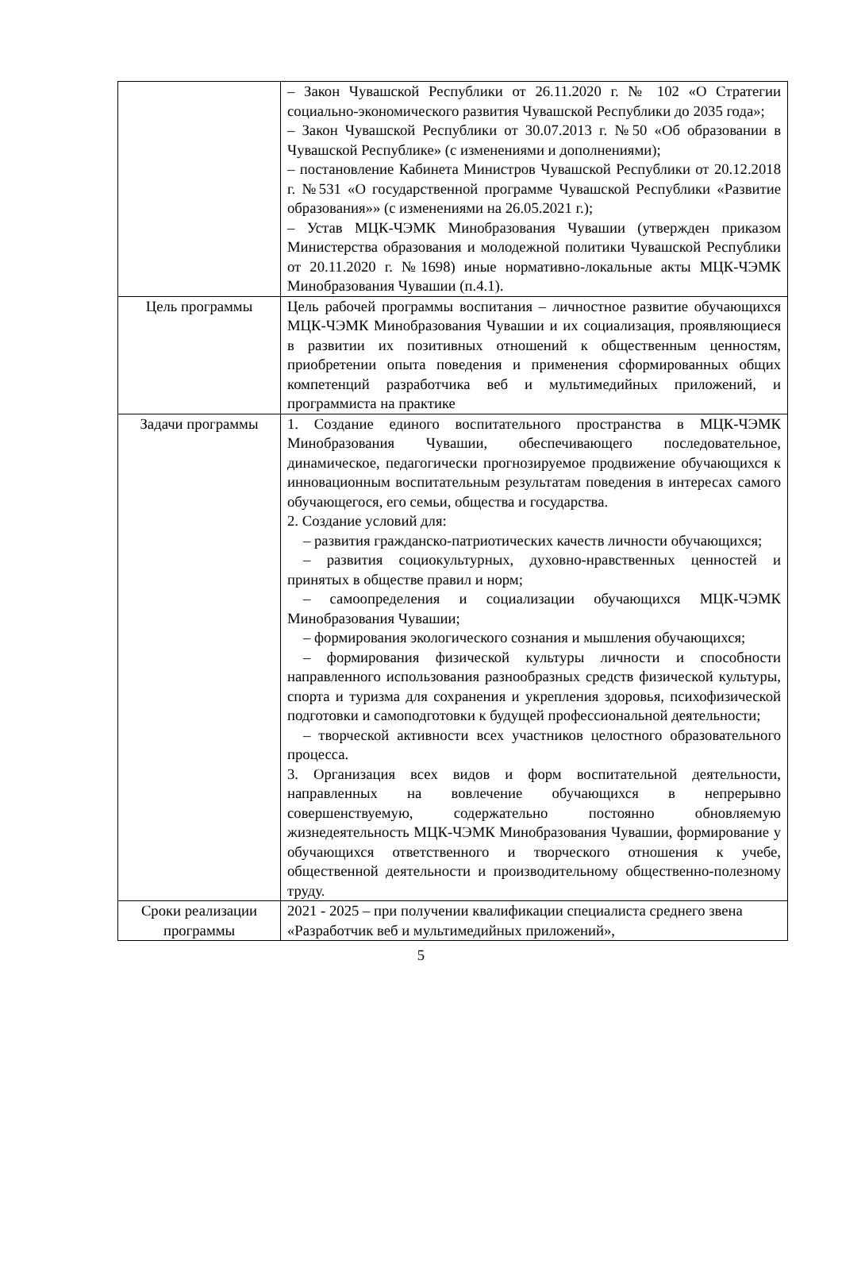| | – Закон Чувашской Республики от 26.11.2020 г. № 102 «О Стратегии социально-экономического развития Чувашской Республики до 2035 года»; – Закон Чувашской Республики от 30.07.2013 г. №50 «Об образовании в Чувашской Республике» (с изменениями и дополнениями); – постановление Кабинета Министров Чувашской Республики от 20.12.2018 г. №531 «О государственной программе Чувашской Республики «Развитие образования»» (с изменениями на 26.05.2021 г.); – Устав МЦК-ЧЭМК Минобразования Чувашии (утвержден приказом Министерства образования и молодежной политики Чувашской Республики от 20.11.2020 г. №1698) иные нормативно-локальные акты МЦК-ЧЭМК Минобразования Чувашии (п.4.1). |
| Цель программы | Цель рабочей программы воспитания – личностное развитие обучающихся МЦК-ЧЭМК Минобразования Чувашии и их социализация, проявляющиеся в развитии их позитивных отношений к общественным ценностям, приобретении опыта поведения и применения сформированных общих компетенций разработчика веб и мультимедийных приложений, и программиста на практике |
| Задачи программы | 1. Создание единого воспитательного пространства в МЦК-ЧЭМК Минобразования Чувашии, обеспечивающего последовательное, динамическое, педагогически прогнозируемое продвижение обучающихся к инновационным воспитательным результатам поведения в интересах самого обучающегося, его семьи, общества и государства. 2. Создание условий для: – развития гражданско-патриотических качеств личности обучающихся; – развития социокультурных, духовно-нравственных ценностей и принятых в обществе правил и норм; – самоопределения и социализации обучающихся МЦК-ЧЭМК Минобразования Чувашии; – формирования экологического сознания и мышления обучающихся; – формирования физической культуры личности и способности направленного использования разнообразных средств физической культуры, спорта и туризма для сохранения и укрепления здоровья, психофизической подготовки и самоподготовки к будущей профессиональной деятельности; – творческой активности всех участников целостного образовательного процесса. 3. Организация всех видов и форм воспитательной деятельности, направленных на вовлечение обучающихся в непрерывно совершенствуемую, содержательно постоянно обновляемую жизнедеятельность МЦК-ЧЭМК Минобразования Чувашии, формирование у обучающихся ответственного и творческого отношения к учебе, общественной деятельности и производительному общественно-полезному труду. |
| Сроки реализации программы | 2021 - 2025 – при получении квалификации специалиста среднего звена «Разработчик веб и мультимедийных приложений», |
5